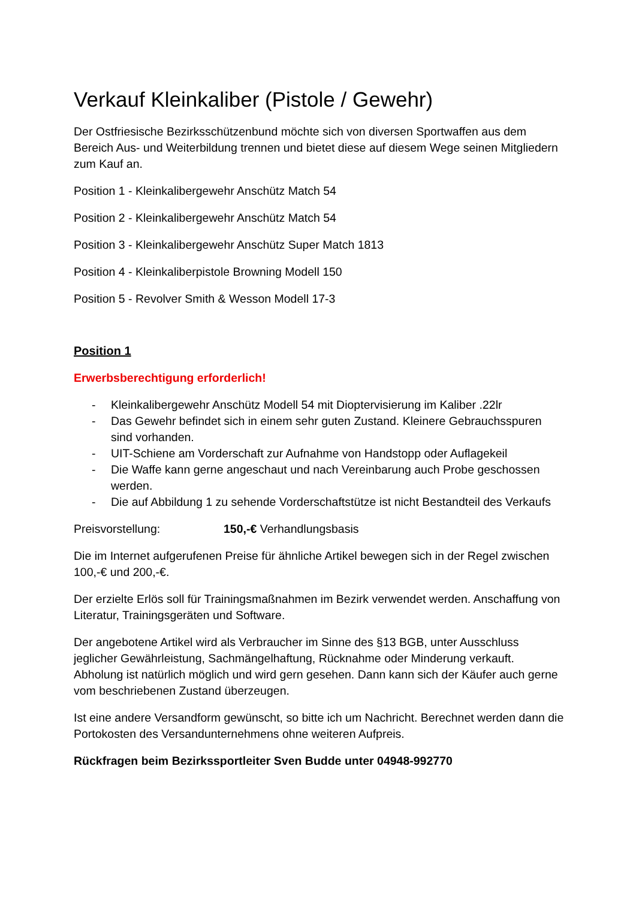Verkauf Kleinkaliber (Pistole / Gewehr)
Der Ostfriesische Bezirksschützenbund möchte sich von diversen Sportwaffen aus dem Bereich Aus- und Weiterbildung trennen und bietet diese auf diesem Wege seinen Mitgliedern zum Kauf an.
Position 1 - Kleinkalibergewehr Anschütz Match 54
Position 2 - Kleinkalibergewehr Anschütz Match 54
Position 3 - Kleinkalibergewehr Anschütz Super Match 1813
Position 4 - Kleinkaliberpistole Browning Modell 150
Position 5 - Revolver Smith & Wesson Modell 17-3
Position 1
Erwerbsberechtigung erforderlich!
- Kleinkalibergewehr Anschütz Modell 54 mit Dioptervisierung im Kaliber .22lr
- Das Gewehr befindet sich in einem sehr guten Zustand. Kleinere Gebrauchsspuren sind vorhanden.
- UIT-Schiene am Vorderschaft zur Aufnahme von Handstopp oder Auflagekeil
- Die Waffe kann gerne angeschaut und nach Vereinbarung auch Probe geschossen werden.
- Die auf Abbildung 1 zu sehende Vorderschaftstütze ist nicht Bestandteil des Verkaufs
Preisvorstellung: 150,-€ Verhandlungsbasis
Die im Internet aufgerufenen Preise für ähnliche Artikel bewegen sich in der Regel zwischen 100,-€ und 200,-€.
Der erzielte Erlös soll für Trainingsmaßnahmen im Bezirk verwendet werden. Anschaffung von Literatur, Trainingsgeräten und Software.
Der angebotene Artikel wird als Verbraucher im Sinne des §13 BGB, unter Ausschluss jeglicher Gewährleistung, Sachmängelhaftung, Rücknahme oder Minderung verkauft. Abholung ist natürlich möglich und wird gern gesehen. Dann kann sich der Käufer auch gerne vom beschriebenen Zustand überzeugen.
Ist eine andere Versandform gewünscht, so bitte ich um Nachricht. Berechnet werden dann die Portokosten des Versandunternehmens ohne weiteren Aufpreis.
Rückfragen beim Bezirkssportleiter Sven Budde unter 04948-992770